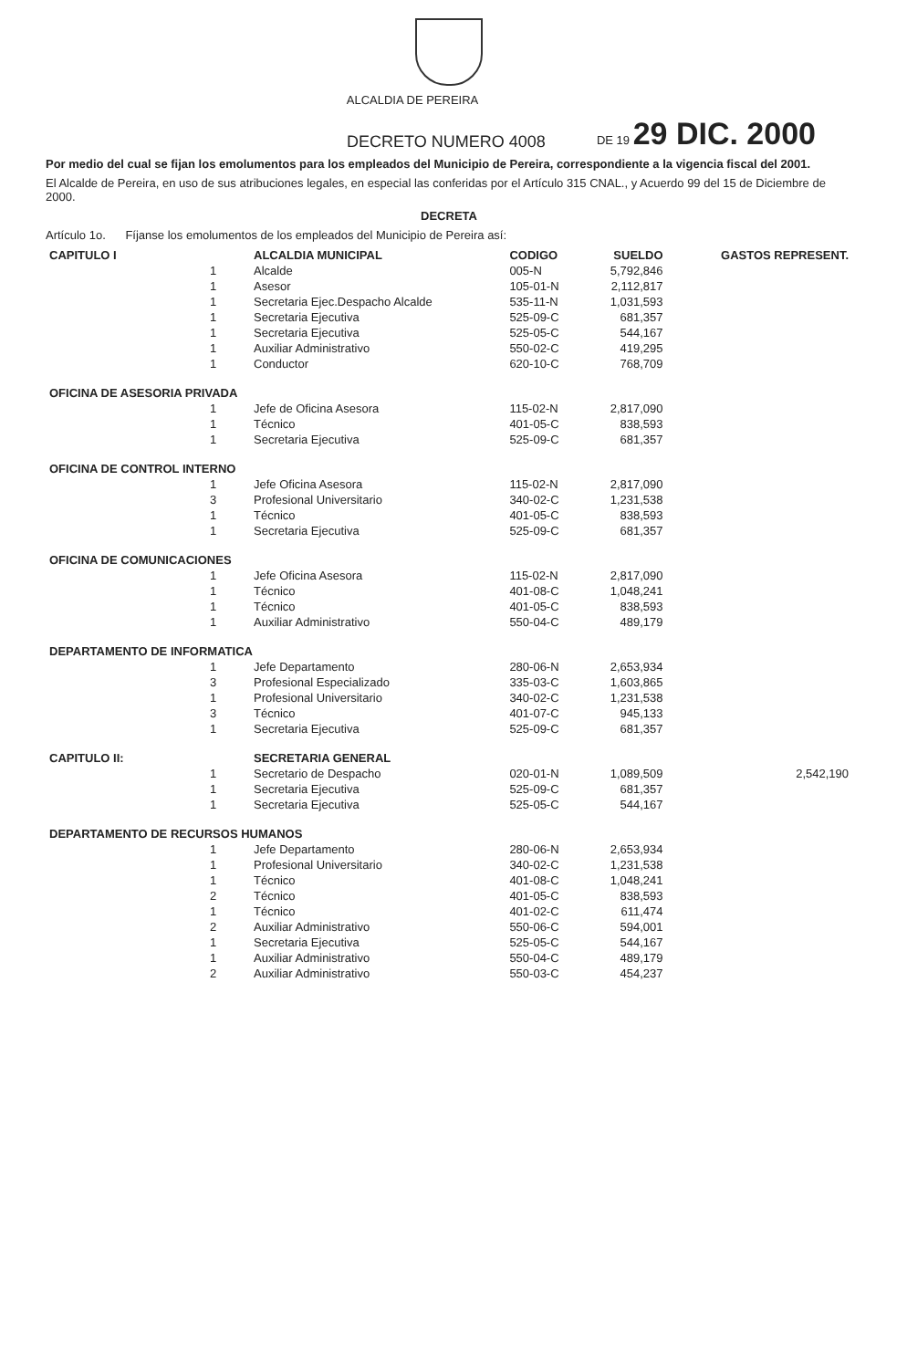ALCALDIA DE PEREIRA
DECRETO NUMERO 4008 DE 19 29 DIC. 2000
Por medio del cual se fijan los emolumentos para los empleados del Municipio de Pereira, correspondiente a la vigencia fiscal del 2001.
El Alcalde de Pereira, en uso de sus atribuciones legales, en especial las conferidas por el Artículo 315 CNAL., y Acuerdo 99 del 15 de Diciembre de 2000.
DECRETA
Artículo 1o. Fíjanse los emolumentos de los empleados del Municipio de Pereira así:
| CAPITULO I | ALCALDIA MUNICIPAL | CODIGO | SUELDO | GASTOS REPRESENT. |
| --- | --- | --- | --- | --- |
| 1 | Alcalde | 005-N | 5,792,846 | |
| 1 | Asesor | 105-01-N | 2,112,817 | |
| 1 | Secretaria Ejec.Despacho Alcalde | 535-11-N | 1,031,593 | |
| 1 | Secretaria Ejecutiva | 525-09-C | 681,357 | |
| 1 | Secretaria Ejecutiva | 525-05-C | 544,167 | |
| 1 | Auxiliar Administrativo | 550-02-C | 419,295 | |
| 1 | Conductor | 620-10-C | 768,709 | |
| OFICINA DE ASESORIA PRIVADA | | | | |
| 1 | Jefe de Oficina Asesora | 115-02-N | 2,817,090 | |
| 1 | Técnico | 401-05-C | 838,593 | |
| 1 | Secretaria Ejecutiva | 525-09-C | 681,357 | |
| OFICINA DE CONTROL INTERNO | | | | |
| 1 | Jefe Oficina Asesora | 115-02-N | 2,817,090 | |
| 3 | Profesional Universitario | 340-02-C | 1,231,538 | |
| 1 | Técnico | 401-05-C | 838,593 | |
| 1 | Secretaria Ejecutiva | 525-09-C | 681,357 | |
| OFICINA DE COMUNICACIONES | | | | |
| 1 | Jefe Oficina Asesora | 115-02-N | 2,817,090 | |
| 1 | Técnico | 401-08-C | 1,048,241 | |
| 1 | Técnico | 401-05-C | 838,593 | |
| 1 | Auxiliar Administrativo | 550-04-C | 489,179 | |
| DEPARTAMENTO DE INFORMATICA | | | | |
| 1 | Jefe Departamento | 280-06-N | 2,653,934 | |
| 3 | Profesional Especializado | 335-03-C | 1,603,865 | |
| 1 | Profesional Universitario | 340-02-C | 1,231,538 | |
| 3 | Técnico | 401-07-C | 945,133 | |
| 1 | Secretaria Ejecutiva | 525-09-C | 681,357 | |
| CAPITULO II: | SECRETARIA GENERAL | | | |
| 1 | Secretario de Despacho | 020-01-N | 1,089,509 | 2,542,190 |
| 1 | Secretaria Ejecutiva | 525-09-C | 681,357 | |
| 1 | Secretaria Ejecutiva | 525-05-C | 544,167 | |
| DEPARTAMENTO DE RECURSOS HUMANOS | | | | |
| 1 | Jefe Departamento | 280-06-N | 2,653,934 | |
| 1 | Profesional Universitario | 340-02-C | 1,231,538 | |
| 1 | Técnico | 401-08-C | 1,048,241 | |
| 2 | Técnico | 401-05-C | 838,593 | |
| 1 | Técnico | 401-02-C | 611,474 | |
| 2 | Auxiliar Administrativo | 550-06-C | 594,001 | |
| 1 | Secretaria Ejecutiva | 525-05-C | 544,167 | |
| 1 | Auxiliar Administrativo | 550-04-C | 489,179 | |
| 2 | Auxiliar Administrativo | 550-03-C | 454,237 | |